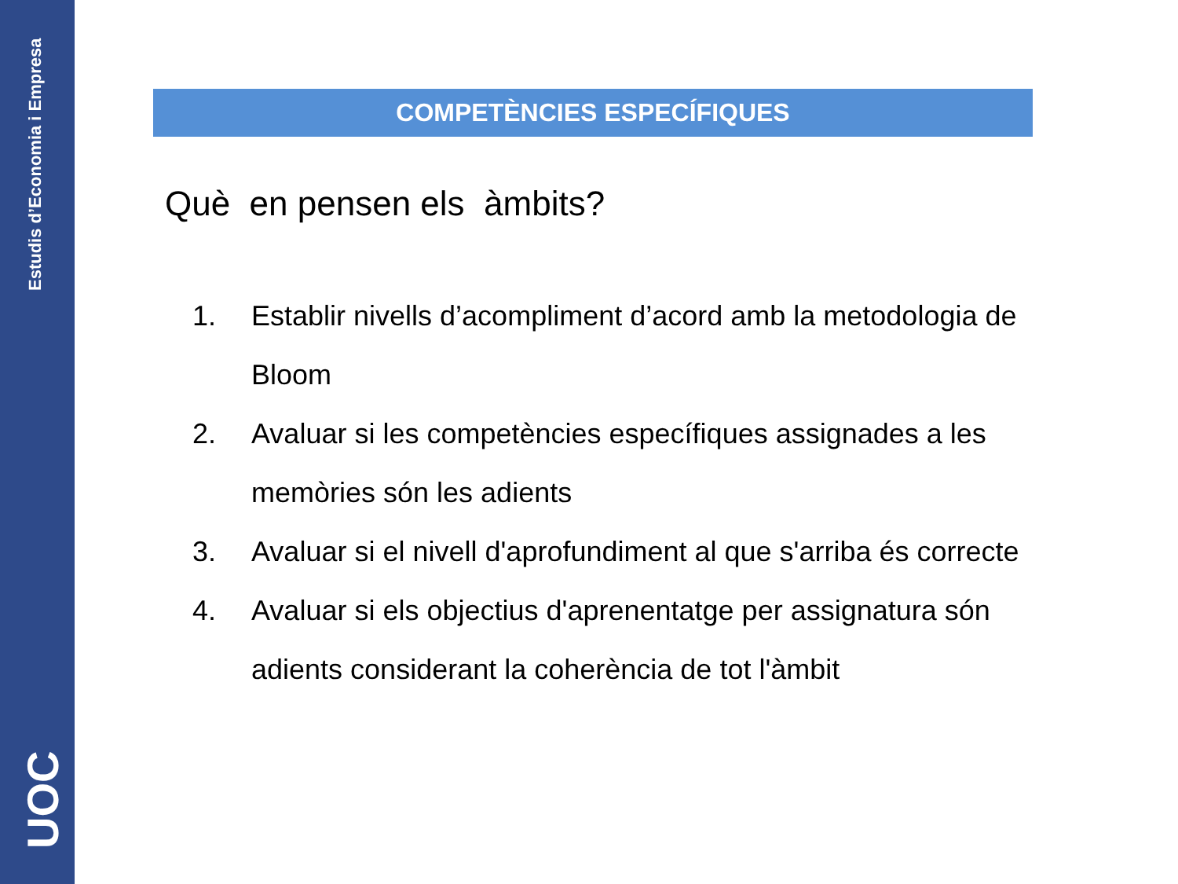Estudis d’Economia i Empresa
UOC
COMPETÈNCIES ESPECÍFIQUES
Què en pensen els àmbits?
1. Establir nivells d’acompliment d’acord amb la metodologia de Bloom
2. Avaluar si les competències específiques assignades a les memòries són les adients
3. Avaluar si el nivell d'aprofundiment al que s'arriba és correcte
4. Avaluar si els objectius d'aprenentatge per assignatura són adients considerant la coherència de tot l'àmbit